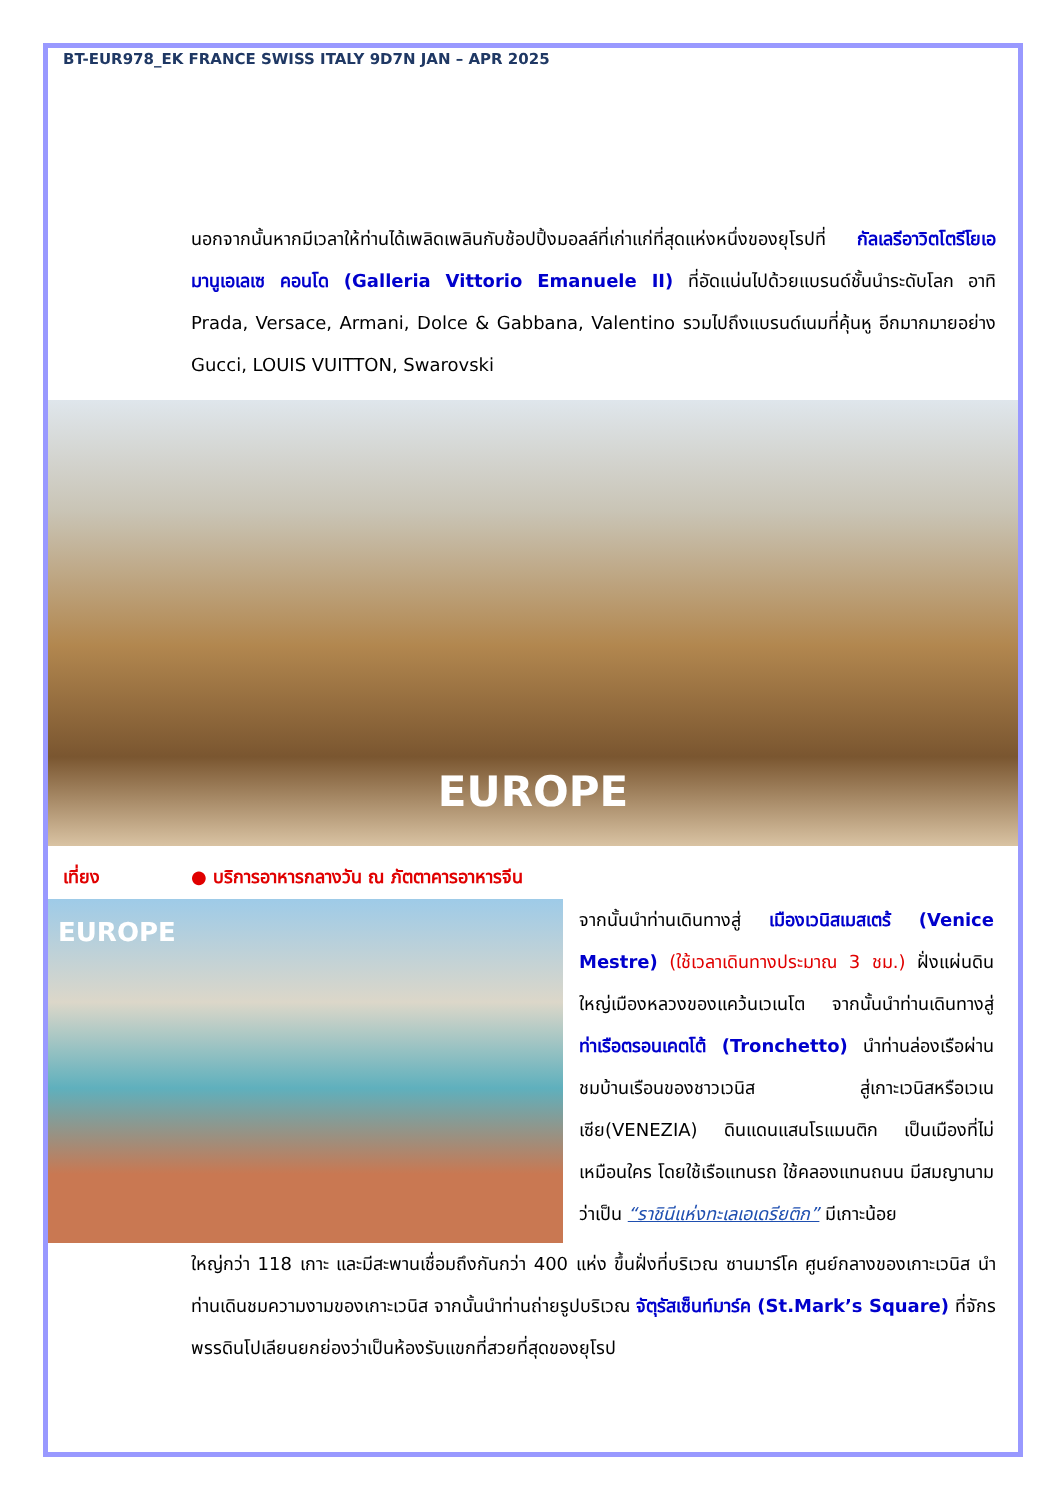BT-EUR978_EK FRANCE SWISS ITALY 9D7N JAN – APR 2025
นอกจากนั้นหากมีเวลาให้ท่านได้เพลิดเพลินกับช้อปปิ้งมอลล์ที่เก่าแก่ที่สุดแห่งหนึ่งของยุโรปที่ กัลเลรีอาวิตโตรีโยเอมานูเอเลเซ คอนโด (Galleria Vittorio Emanuele II) ที่อัดแน่นไปด้วยแบรนด์ชั้นนำระดับโลก อาทิ Prada, Versace, Armani, Dolce & Gabbana, Valentino รวมไปถึงแบรนด์เนมที่คุ้นหู อีกมากมายอย่าง Gucci, LOUIS VUITTON, Swarovski
EUROPE
เที่ยง ● บริการอาหารกลางวัน ณ ภัตตาคารอาหารจีน
EUROPE
จากนั้นนำท่านเดินทางสู่ เมืองเวนิสเมสเตร้ (Venice Mestre) (ใช้เวลาเดินทางประมาณ 3 ชม.) ฝั่งแผ่นดินใหญ่เมืองหลวงของแคว้นเวเนโต จากนั้นนำท่านเดินทางสู่ ท่าเรือตรอนเคตโต้ (Tronchetto) นำท่านล่องเรือผ่านชมบ้านเรือนของชาวเวนิส สู่เกาะเวนิสหรือเวเนเซีย(VENEZIA) ดินแดนแสนโรแมนติก เป็นเมืองที่ไม่เหมือนใคร โดยใช้เรือแทนรถ ใช้คลองแทนถนน มีสมญานามว่าเป็น “ราชินีแห่งทะเลเอเดรียติก” มีเกาะน้อย
ใหญ่กว่า 118 เกาะ และมีสะพานเชื่อมถึงกันกว่า 400 แห่ง ขึ้นฝั่งที่บริเวณ ซานมาร์โค ศูนย์กลางของเกาะเวนิส นำท่านเดินชมความงามของเกาะเวนิส จากนั้นนำท่านถ่ายรูปบริเวณ จัตุรัสเซ็นท์มาร์ค (St.Mark’s Square) ที่จักรพรรดินโปเลียนยกย่องว่าเป็นห้องรับแขกที่สวยที่สุดของยุโรป